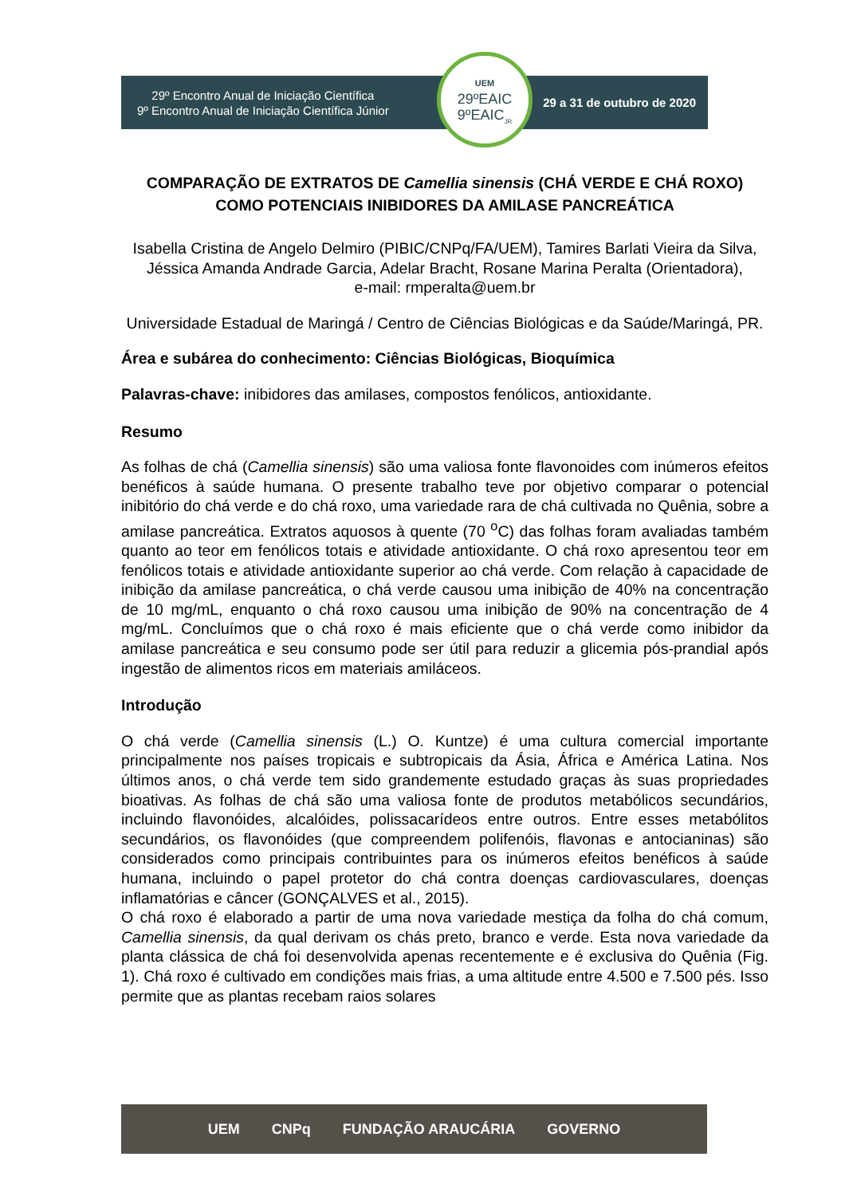29º Encontro Anual de Iniciação Científica
9º Encontro Anual de Iniciação Científica Júnior
29 a 31 de outubro de 2020
UEM
29ºEAIC
9ºEAIC<sub>JR</sub>
COMPARAÇÃO DE EXTRATOS DE Camellia sinensis (CHÁ VERDE E CHÁ ROXO) COMO POTENCIAIS INIBIDORES DA AMILASE PANCREÁTICA
Isabella Cristina de Angelo Delmiro (PIBIC/CNPq/FA/UEM), Tamires Barlati Vieira da Silva, Jéssica Amanda Andrade Garcia, Adelar Bracht, Rosane Marina Peralta (Orientadora),
e-mail: rmperalta@uem.br
Universidade Estadual de Maringá / Centro de Ciências Biológicas e da Saúde/Maringá, PR.
Área e subárea do conhecimento: Ciências Biológicas, Bioquímica
Palavras-chave: inibidores das amilases, compostos fenólicos, antioxidante.
Resumo
As folhas de chá (Camellia sinensis) são uma valiosa fonte flavonoides com inúmeros efeitos benéficos à saúde humana. O presente trabalho teve por objetivo comparar o potencial inibitório do chá verde e do chá roxo, uma variedade rara de chá cultivada no Quênia, sobre a amilase pancreática. Extratos aquosos à quente (70 <sup>o</sup>C) das folhas foram avaliadas também quanto ao teor em fenólicos totais e atividade antioxidante. O chá roxo apresentou teor em fenólicos totais e atividade antioxidante superior ao chá verde. Com relação à capacidade de inibição da amilase pancreática, o chá verde causou uma inibição de 40% na concentração de 10 mg/mL, enquanto o chá roxo causou uma inibição de 90% na concentração de 4 mg/mL. Concluímos que o chá roxo é mais eficiente que o chá verde como inibidor da amilase pancreática e seu consumo pode ser útil para reduzir a glicemia pós-prandial após ingestão de alimentos ricos em materiais amiláceos.
Introdução
O chá verde (Camellia sinensis (L.) O. Kuntze) é uma cultura comercial importante principalmente nos países tropicais e subtropicais da Ásia, África e América Latina. Nos últimos anos, o chá verde tem sido grandemente estudado graças às suas propriedades bioativas. As folhas de chá são uma valiosa fonte de produtos metabólicos secundários, incluindo flavonóides, alcalóides, polissacarídeos entre outros. Entre esses metabólitos secundários, os flavonóides (que compreendem polifenóis, flavonas e antocianinas) são considerados como principais contribuintes para os inúmeros efeitos benéficos à saúde humana, incluindo o papel protetor do chá contra doenças cardiovasculares, doenças inflamatórias e câncer (GONÇALVES et al., 2015).
O chá roxo é elaborado a partir de uma nova variedade mestiça da folha do chá comum, Camellia sinensis, da qual derivam os chás preto, branco e verde. Esta nova variedade da planta clássica de chá foi desenvolvida apenas recentemente e é exclusiva do Quênia (Fig. 1). Chá roxo é cultivado em condições mais frias, a uma altitude entre 4.500 e 7.500 pés. Isso permite que as plantas recebam raios solares
UEM CNPq FUNDAÇÃO ARAUCÁRIA GOVERNO